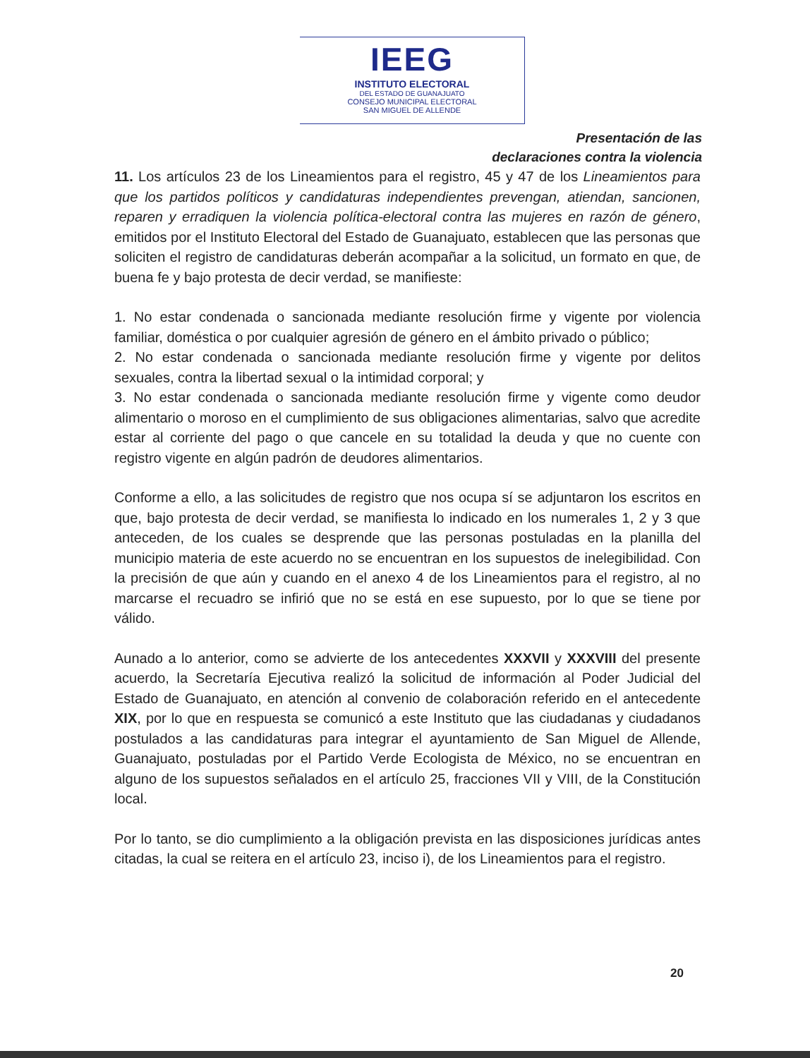IEEG
INSTITUTO ELECTORAL
DEL ESTADO DE GUANAJUATO
CONSEJO MUNICIPAL ELECTORAL
SAN MIGUEL DE ALLENDE
Presentación de las
declaraciones contra la violencia
11. Los artículos 23 de los Lineamientos para el registro, 45 y 47 de los Lineamientos para que los partidos políticos y candidaturas independientes prevengan, atiendan, sancionen, reparen y erradiquen la violencia política-electoral contra las mujeres en razón de género, emitidos por el Instituto Electoral del Estado de Guanajuato, establecen que las personas que soliciten el registro de candidaturas deberán acompañar a la solicitud, un formato en que, de buena fe y bajo protesta de decir verdad, se manifieste:
1. No estar condenada o sancionada mediante resolución firme y vigente por violencia familiar, doméstica o por cualquier agresión de género en el ámbito privado o público;
2. No estar condenada o sancionada mediante resolución firme y vigente por delitos sexuales, contra la libertad sexual o la intimidad corporal; y
3. No estar condenada o sancionada mediante resolución firme y vigente como deudor alimentario o moroso en el cumplimiento de sus obligaciones alimentarias, salvo que acredite estar al corriente del pago o que cancele en su totalidad la deuda y que no cuente con registro vigente en algún padrón de deudores alimentarios.
Conforme a ello, a las solicitudes de registro que nos ocupa sí se adjuntaron los escritos en que, bajo protesta de decir verdad, se manifiesta lo indicado en los numerales 1, 2 y 3 que anteceden, de los cuales se desprende que las personas postuladas en la planilla del municipio materia de este acuerdo no se encuentran en los supuestos de inelegibilidad. Con la precisión de que aún y cuando en el anexo 4 de los Lineamientos para el registro, al no marcarse el recuadro se infirió que no se está en ese supuesto, por lo que se tiene por válido.
Aunado a lo anterior, como se advierte de los antecedentes XXXVII y XXXVIII del presente acuerdo, la Secretaría Ejecutiva realizó la solicitud de información al Poder Judicial del Estado de Guanajuato, en atención al convenio de colaboración referido en el antecedente XIX, por lo que en respuesta se comunicó a este Instituto que las ciudadanas y ciudadanos postulados a las candidaturas para integrar el ayuntamiento de San Miguel de Allende, Guanajuato, postuladas por el Partido Verde Ecologista de México, no se encuentran en alguno de los supuestos señalados en el artículo 25, fracciones VII y VIII, de la Constitución local.
Por lo tanto, se dio cumplimiento a la obligación prevista en las disposiciones jurídicas antes citadas, la cual se reitera en el artículo 23, inciso i), de los Lineamientos para el registro.
20